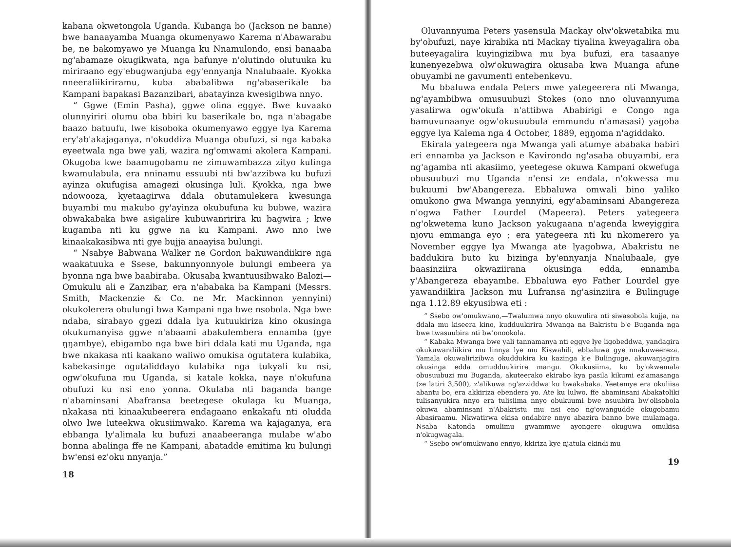kabana okwetongola Uganda. Kubanga bo (Jackson ne banne) bwe banaayamba Muanga okumenyawo Karema n'Abawarabu be, ne bakomyawo ye Muanga ku Nnamulondo, ensi banaaba ng'abamaze okugikwata, nga bafunye n'olutindo olutuuka ku miriraano egy'ebugwanjuba egy'ennyanja Nnalubaale. Kyokka nneeraliikiriramu, kuba ababalibwa ng'abaserikale ba Kampani bapakasi Bazanzibari, abatayinza kwesigibwa nnyo.
“ Ggwe (Emin Pasha), ggwe olina eggye. Bwe kuvaako olunnyiriri olumu oba bbiri ku baserikale bo, nga n'abagabe baazo batuufu, lwe kisoboka okumenyawo eggye lya Karema ery'ab'akajaganya, n'okuddiza Muanga obufuzi, si nga kabaka eyeetwala nga bwe yali, wazira ng'omwami akolera Kampani. Okugoba kwe baamugobamu ne zimuwambazza zityo kulinga kwamulabula, era nninamu essuubi nti bw'azzibwa ku bufuzi ayinza okufugisa amagezi okusinga luli. Kyokka, nga bwe ndowooza, kyetaagirwa ddala obutamulekera kwesunga buyambi mu makubo gy'ayinza okubufuna ku bubwe, wazira obwakabaka bwe asigalire kubuwanririra ku bagwira ; kwe kugamba nti ku ggwe na ku Kampani. Awo nno lwe kinaakakasibwa nti gye bujja anaayisa bulungi.
“ Nsabye Babwana Walker ne Gordon bakuwandiikire nga waakatuuka e Ssese, bakunnyonnyole bulungi embeera ya byonna nga bwe baabiraba. Okusaba kwantuusibwako Balozi—Omukulu ali e Zanzibar, era n'ababaka ba Kampani (Messrs. Smith, Mackenzie & Co. ne Mr. Mackinnon yennyini) okukolerera obulungi bwa Kampani nga bwe nsobola. Nga bwe ndaba, sirabayo ggezi ddala lya kutuukiriza kino okusinga okukumanyisa ggwe n'abaami abakulembera ennamba (gye ŋŋambye), ebigambo nga bwe biri ddala kati mu Uganda, nga bwe nkakasa nti kaakano waliwo omukisa ogutatera kulabika, kabekasinge ogutaliddayo kulabika nga tukyali ku nsi, ogw'okufuna mu Uganda, si katale kokka, naye n'okufuna obufuzi ku nsi eno yonna. Okulaba nti baganda bange n'abaminsani Abafransa beetegese okulaga ku Muanga, nkakasa nti kinaakubeerera endagaano enkakafu nti oludda olwo lwe luteekwa okusiimwako. Karema wa kajaganya, era ebbanga ly'alimala ku bufuzi anaabeeranga mulabe w'abo bonna abalinga ffe ne Kampani, abatadde emitima ku bulungi bw'ensi ez'oku nnyanja.”
18
Oluvannyuma Peters yasensula Mackay olw'okwetabika mu by'obufuzi, naye kirabika nti Mackay tiyalina kweyagalira oba buteeyagalira kuyingizibwa mu bya bufuzi, era tasaanye kunenyezebwa olw'okuwagira okusaba kwa Muanga afune obuyambi ne gavumenti entebenkevu.
Mu bbaluwa endala Peters mwe yategeerera nti Mwanga, ng'ayambibwa omusuubuzi Stokes (ono nno oluvannyuma yasalirwa ogw'okufa n'attibwa Ababirigi e Congo nga bamuvunaanye ogw'okusuubula emmundu n'amasasi) yagoba eggye lya Kalema nga 4 October, 1889, eŋŋoma n'agiddako.
Ekirala yategeera nga Mwanga yali atumye ababaka babiri eri ennamba ya Jackson e Kavirondo ng'asaba obuyambi, era ng'agamba nti akasiimo, yeetegese okuwa Kampani okwefuga obusuubuzi mu Uganda n'ensi ze endala, n'okwessa mu bukuumi bw'Abangereza. Ebbaluwa omwali bino yaliko omukono gwa Mwanga yennyini, egy'abaminsani Abangereza n'ogwa Father Lourdel (Mapeera). Peters yategeera ng'okwetema kuno Jackson yakugaana n'agenda kweyiggira njovu emmanga eyo ; era yategeera nti ku nkomerero ya November eggye lya Mwanga ate lyagobwa, Abakristu ne baddukira buto ku bizinga by'ennyanja Nnalubaale, gye baasinziira okwaziirana okusinga edda, ennamba y'Abangereza ebayambe. Ebbaluwa eyo Father Lourdel gye yawandiikira Jackson mu Lufransa ng'asinziira e Bulinguge nga 1.12.89 ekyusibwa eti :
“ Ssebo ow'omukwano,—Twalumwa nnyo okuwulira nti siwasobola kujja, na ddala mu kiseera kino, kudduukirira Mwanga na Bakristu b'e Buganda nga bwe twasuubira nti bw'onookola.
“ Kabaka Mwanga bwe yali tannamanya nti eggye lye ligobeddwa, yandagira okukuwandiikira mu linnya lye mu Kiswahili, ebbaluwa gye nnakuweereza. Yamala okuwalirizibwa okuddukira ku kazinga k'e Bulinguge, akuwanjagira okusinga edda omudduukirire mangu. Okukusiima, ku by'okwemala obusuubuzi mu Buganda, akuteerako ekirabo kya pasila kikumi ez'amasanga (ze latiri 3,500), z'alikuwa ng'azziddwa ku bwakabaka. Yeetemye era okuliisa abantu bo, era akkiriza ebendera yo. Ate ku lulwo, ffe abaminsani Abakatoliki tulisanyukira nnyo era tulisiima nnyo obukuumi bwe nsuubira bw'olisobola okuwa abaminsani n'Abakristu mu nsi eno ng'owangudde okugobamu Abasiraamu. Nkwatirwa ekisa ondabire nnyo abazira banno bwe mulamaga. Nsaba Katonda omulimu gwammwe ayongere okuguwa omukisa n'okugwagala.
“ Ssebo ow'omukwano ennyo, kkiriza kye njatula ekindi mu
19